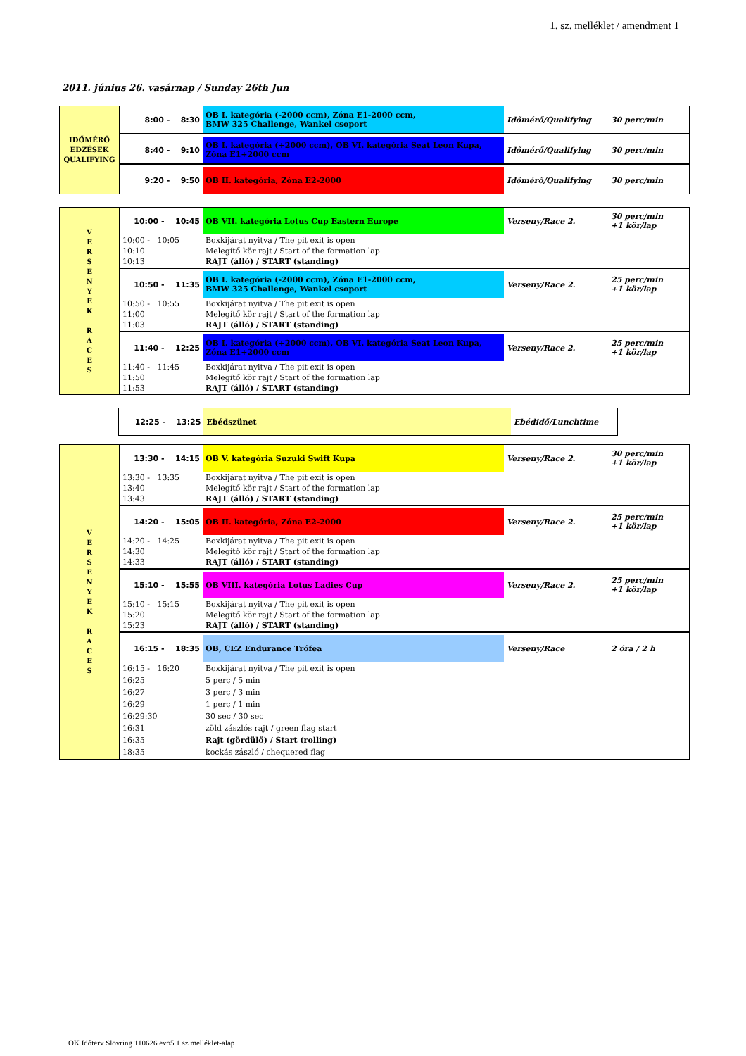1. sz. melléklet / amendment 1
2011. június 26. vasárnap / Sunday 26th Jun
| IDŐMÉRŐ EDZÉSEK QUALIFYING | 8:00 - 8:30 | OB I. kategória (-2000 ccm), Zóna E1-2000 ccm, BMW 325 Challenge, Wankel csoport | Időmérő/Qualifying | 30 perc/min |
| | 8:40 - 9:10 | OB I. kategória (+2000 ccm), OB VI. kategória Seat Leon Kupa, Zóna E1+2000 ccm | Időmérő/Qualifying | 30 perc/min |
| | 9:20 - 9:50 | OB II. kategória, Zóna E2-2000 | Időmérő/Qualifying | 30 perc/min |
| V E R S E N Y E K R A C E S | 10:00 - 10:45 | OB VII. kategória Lotus Cup Eastern Europe | Verseny/Race 2. | 30 perc/min +1 kör/lap |
| | 10:00 - 10:05 10:10 10:13 | Boxkijárat nyitva / The pit exit is open Melegítő kör rajt / Start of the formation lap RAJT (álló) / START (standing) | | |
| | 10:50 - 11:35 | OB I. kategória (-2000 ccm), Zóna E1-2000 ccm, BMW 325 Challenge, Wankel csoport | Verseny/Race 2. | 25 perc/min +1 kör/lap |
| | 10:50 - 10:55 11:00 11:03 | Boxkijárat nyitva / The pit exit is open Melegítő kör rajt / Start of the formation lap RAJT (álló) / START (standing) | | |
| | 11:40 - 12:25 | OB I. kategória (+2000 ccm), OB VI. kategória Seat Leon Kupa, Zóna E1+2000 ccm | Verseny/Race 2. | 25 perc/min +1 kör/lap |
| | 11:40 - 11:45 11:50 11:53 | Boxkijárat nyitva / The pit exit is open Melegítő kör rajt / Start of the formation lap RAJT (álló) / START (standing) | | |
| 12:25 - 13:25 | Ebédszünet | Ebédidő/Lunchtime |
| V E R S E N Y E K R A C E S | 13:30 - 14:15 | OB V. kategória Suzuki Swift Kupa | Verseny/Race 2. | 30 perc/min +1 kör/lap |
| | 13:30 - 13:35 13:40 13:43 | Boxkijárat nyitva / The pit exit is open Melegítő kör rajt / Start of the formation lap RAJT (álló) / START (standing) | | |
| | 14:20 - 15:05 | OB II. kategória, Zóna E2-2000 | Verseny/Race 2. | 25 perc/min +1 kör/lap |
| | 14:20 - 14:25 14:30 14:33 | Boxkijárat nyitva / The pit exit is open Melegítő kör rajt / Start of the formation lap RAJT (álló) / START (standing) | | |
| | 15:10 - 15:55 | OB VIII. kategória Lotus Ladies Cup | Verseny/Race 2. | 25 perc/min +1 kör/lap |
| | 15:10 - 15:15 15:20 15:23 | Boxkijárat nyitva / The pit exit is open Melegítő kör rajt / Start of the formation lap RAJT (álló) / START (standing) | | |
| | 16:15 - 18:35 | OB, CEZ Endurance Trófea | Verseny/Race | 2 óra / 2 h |
| | 16:15 - 16:20 16:25 16:27 16:29 16:29:30 16:31 16:35 18:35 | Boxkijárat nyitva / The pit exit is open 5 perc / 5 min 3 perc / 3 min 1 perc / 1 min 30 sec / 30 sec zöld zászlós rajt / green flag start Rajt (gördülő) / Start (rolling) kockás zászló / chequered flag | | |
OK Időterv Slovring 110626 evo5 1 sz melléklet-alap